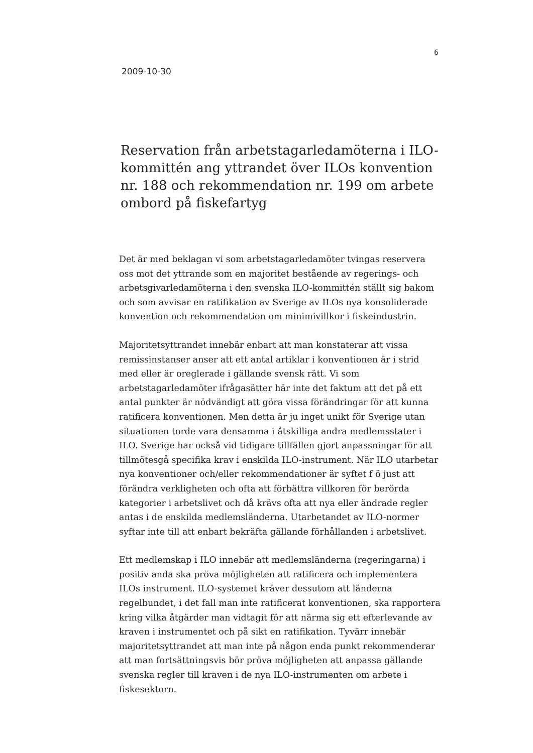6
2009-10-30
Reservation från arbetstagarledamöterna i ILO-kommittén ang yttrandet över ILOs konvention nr. 188 och rekommendation nr. 199 om arbete ombord på fiskefartyg
Det är med beklagan vi som arbetstagarledamöter tvingas reservera oss mot det yttrande som en majoritet bestående av regerings- och arbetsgivarledamöterna i den svenska ILO-kommittén ställt sig bakom och som avvisar en ratifikation av Sverige av ILOs nya konsoliderade konvention och rekommendation om minimivillkor i fiskeindustrin.
Majoritetsyttrandet innebär enbart att man konstaterar att vissa remissinstanser anser att ett antal artiklar i konventionen är i strid med eller är oreglerade i gällande svensk rätt. Vi som arbetstagarledamöter ifrågasätter här inte det faktum att det på ett antal punkter är nödvändigt att göra vissa förändringar för att kunna ratificera konventionen. Men detta är ju inget unikt för Sverige utan situationen torde vara densamma i åtskilliga andra medlemsstater i ILO. Sverige har också vid tidigare tillfällen gjort anpassningar för att tillmötesgå specifika krav i enskilda ILO-instrument. När ILO utarbetar nya konventioner och/eller rekommendationer är syftet f ö just att förändra verkligheten och ofta att förbättra villkoren för berörda kategorier i arbetslivet och då krävs ofta att nya eller ändrade regler antas i de enskilda medlemsländerna. Utarbetandet av ILO-normer syftar inte till att enbart bekräfta gällande förhållanden i arbetslivet.
Ett medlemskap i ILO innebär att medlemsländerna (regeringarna) i positiv anda ska pröva möjligheten att ratificera och implementera ILOs instrument. ILO-systemet kräver dessutom att länderna regelbundet, i det fall man inte ratificerat konventionen, ska rapportera kring vilka åtgärder man vidtagit för att närma sig ett efterlevande av kraven i instrumentet och på sikt en ratifikation. Tyvärr innebär majoritetsyttrandet att man inte på någon enda punkt rekommenderar att man fortsättningsvis bör pröva möjligheten att anpassa gällande svenska regler till kraven i de nya ILO-instrumenten om arbete i fiskesektorn.